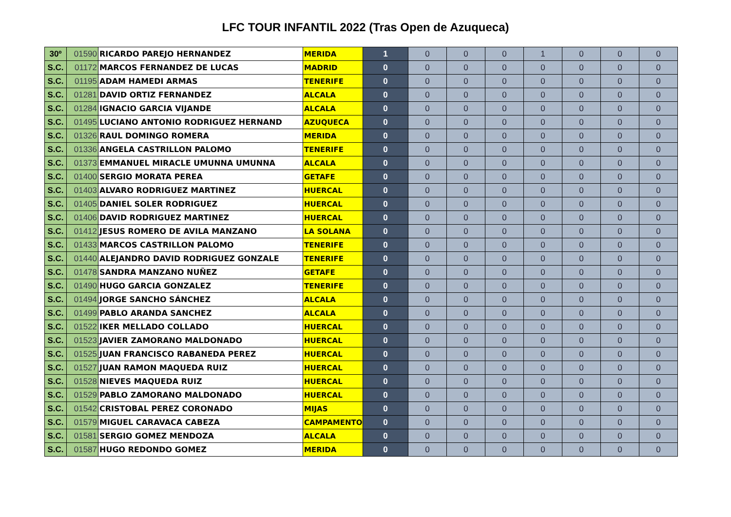LFC TOUR INFANTIL 2022 (Tras Open de Azuqueca)
| 30º | 01590 | RICARDO PAREJO HERNANDEZ | MERIDA | 1 | 0 | 0 | 0 | 1 | 0 | 0 | 0 |
| S.C. | 01172 | MARCOS FERNANDEZ DE LUCAS | MADRID | 0 | 0 | 0 | 0 | 0 | 0 | 0 | 0 |
| S.C. | 01195 | ADAM HAMEDI ARMAS | TENERIFE | 0 | 0 | 0 | 0 | 0 | 0 | 0 | 0 |
| S.C. | 01281 | DAVID ORTIZ FERNANDEZ | ALCALA | 0 | 0 | 0 | 0 | 0 | 0 | 0 | 0 |
| S.C. | 01284 | IGNACIO GARCIA VIJANDE | ALCALA | 0 | 0 | 0 | 0 | 0 | 0 | 0 | 0 |
| S.C. | 01495 | LUCIANO ANTONIO RODRIGUEZ HERNAND | AZUQUECA | 0 | 0 | 0 | 0 | 0 | 0 | 0 | 0 |
| S.C. | 01326 | RAUL DOMINGO ROMERA | MERIDA | 0 | 0 | 0 | 0 | 0 | 0 | 0 | 0 |
| S.C. | 01336 | ANGELA CASTRILLON PALOMO | TENERIFE | 0 | 0 | 0 | 0 | 0 | 0 | 0 | 0 |
| S.C. | 01373 | EMMANUEL MIRACLE UMUNNA UMUNNA | ALCALA | 0 | 0 | 0 | 0 | 0 | 0 | 0 | 0 |
| S.C. | 01400 | SERGIO MORATA PEREA | GETAFE | 0 | 0 | 0 | 0 | 0 | 0 | 0 | 0 |
| S.C. | 01403 | ALVARO RODRIGUEZ MARTINEZ | HUERCAL | 0 | 0 | 0 | 0 | 0 | 0 | 0 | 0 |
| S.C. | 01405 | DANIEL SOLER RODRIGUEZ | HUERCAL | 0 | 0 | 0 | 0 | 0 | 0 | 0 | 0 |
| S.C. | 01406 | DAVID RODRIGUEZ MARTINEZ | HUERCAL | 0 | 0 | 0 | 0 | 0 | 0 | 0 | 0 |
| S.C. | 01412 | JESUS ROMERO DE AVILA MANZANO | LA SOLANA | 0 | 0 | 0 | 0 | 0 | 0 | 0 | 0 |
| S.C. | 01433 | MARCOS CASTRILLON PALOMO | TENERIFE | 0 | 0 | 0 | 0 | 0 | 0 | 0 | 0 |
| S.C. | 01440 | ALEJANDRO DAVID RODRIGUEZ GONZALE | TENERIFE | 0 | 0 | 0 | 0 | 0 | 0 | 0 | 0 |
| S.C. | 01478 | SANDRA MANZANO NUÑEZ | GETAFE | 0 | 0 | 0 | 0 | 0 | 0 | 0 | 0 |
| S.C. | 01490 | HUGO GARCIA GONZALEZ | TENERIFE | 0 | 0 | 0 | 0 | 0 | 0 | 0 | 0 |
| S.C. | 01494 | JORGE SANCHO SÁNCHEZ | ALCALA | 0 | 0 | 0 | 0 | 0 | 0 | 0 | 0 |
| S.C. | 01499 | PABLO ARANDA SANCHEZ | ALCALA | 0 | 0 | 0 | 0 | 0 | 0 | 0 | 0 |
| S.C. | 01522 | IKER MELLADO COLLADO | HUERCAL | 0 | 0 | 0 | 0 | 0 | 0 | 0 | 0 |
| S.C. | 01523 | JAVIER ZAMORANO MALDONADO | HUERCAL | 0 | 0 | 0 | 0 | 0 | 0 | 0 | 0 |
| S.C. | 01525 | JUAN FRANCISCO RABANEDA PEREZ | HUERCAL | 0 | 0 | 0 | 0 | 0 | 0 | 0 | 0 |
| S.C. | 01527 | JUAN RAMON MAQUEDA RUIZ | HUERCAL | 0 | 0 | 0 | 0 | 0 | 0 | 0 | 0 |
| S.C. | 01528 | NIEVES MAQUEDA RUIZ | HUERCAL | 0 | 0 | 0 | 0 | 0 | 0 | 0 | 0 |
| S.C. | 01529 | PABLO ZAMORANO MALDONADO | HUERCAL | 0 | 0 | 0 | 0 | 0 | 0 | 0 | 0 |
| S.C. | 01542 | CRISTOBAL PEREZ CORONADO | MIJAS | 0 | 0 | 0 | 0 | 0 | 0 | 0 | 0 |
| S.C. | 01579 | MIGUEL CARAVACA CABEZA | CAMPAMENTO | 0 | 0 | 0 | 0 | 0 | 0 | 0 | 0 |
| S.C. | 01581 | SERGIO GOMEZ MENDOZA | ALCALA | 0 | 0 | 0 | 0 | 0 | 0 | 0 | 0 |
| S.C. | 01587 | HUGO REDONDO GOMEZ | MERIDA | 0 | 0 | 0 | 0 | 0 | 0 | 0 | 0 |